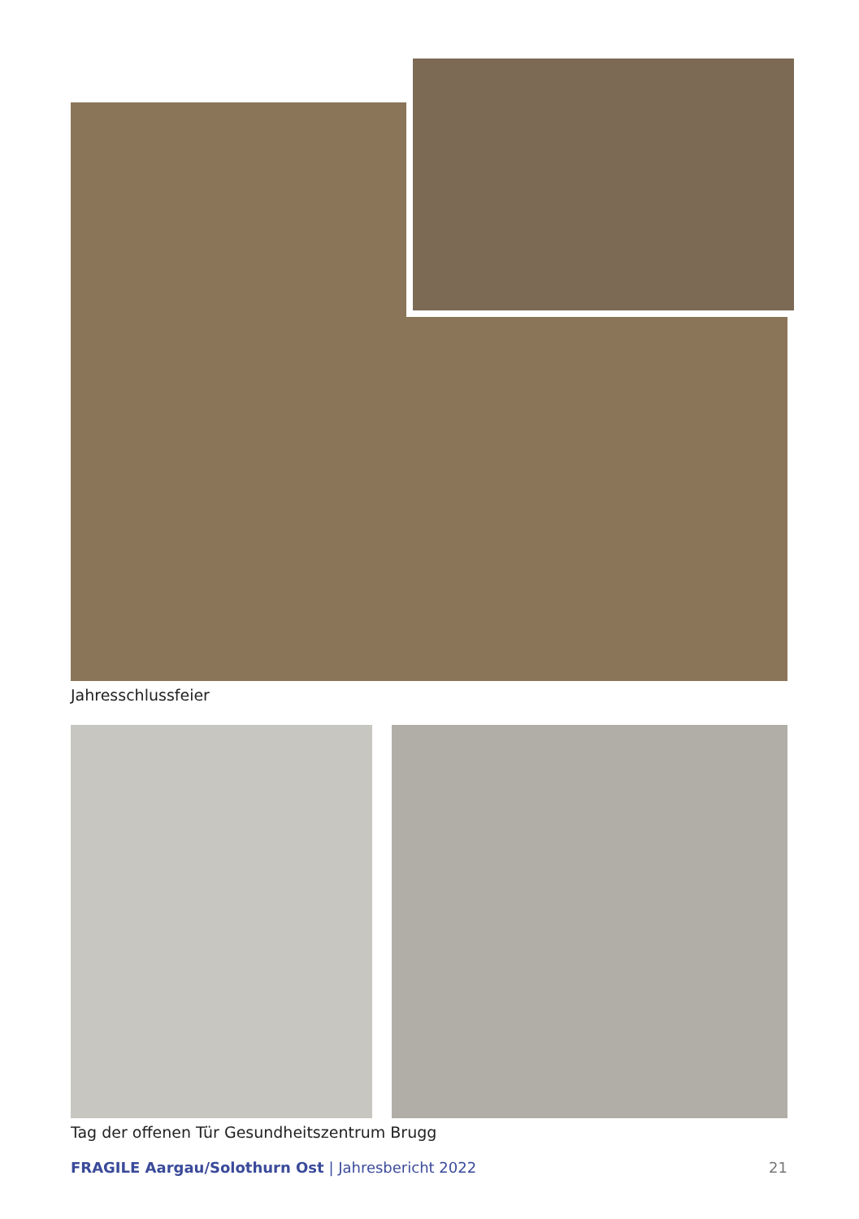Jahresschlussfeier
Tag der offenen Tür Gesundheitszentrum Brugg
FRAGILE Aargau/Solothurn Ost | Jahresbericht 2022 21